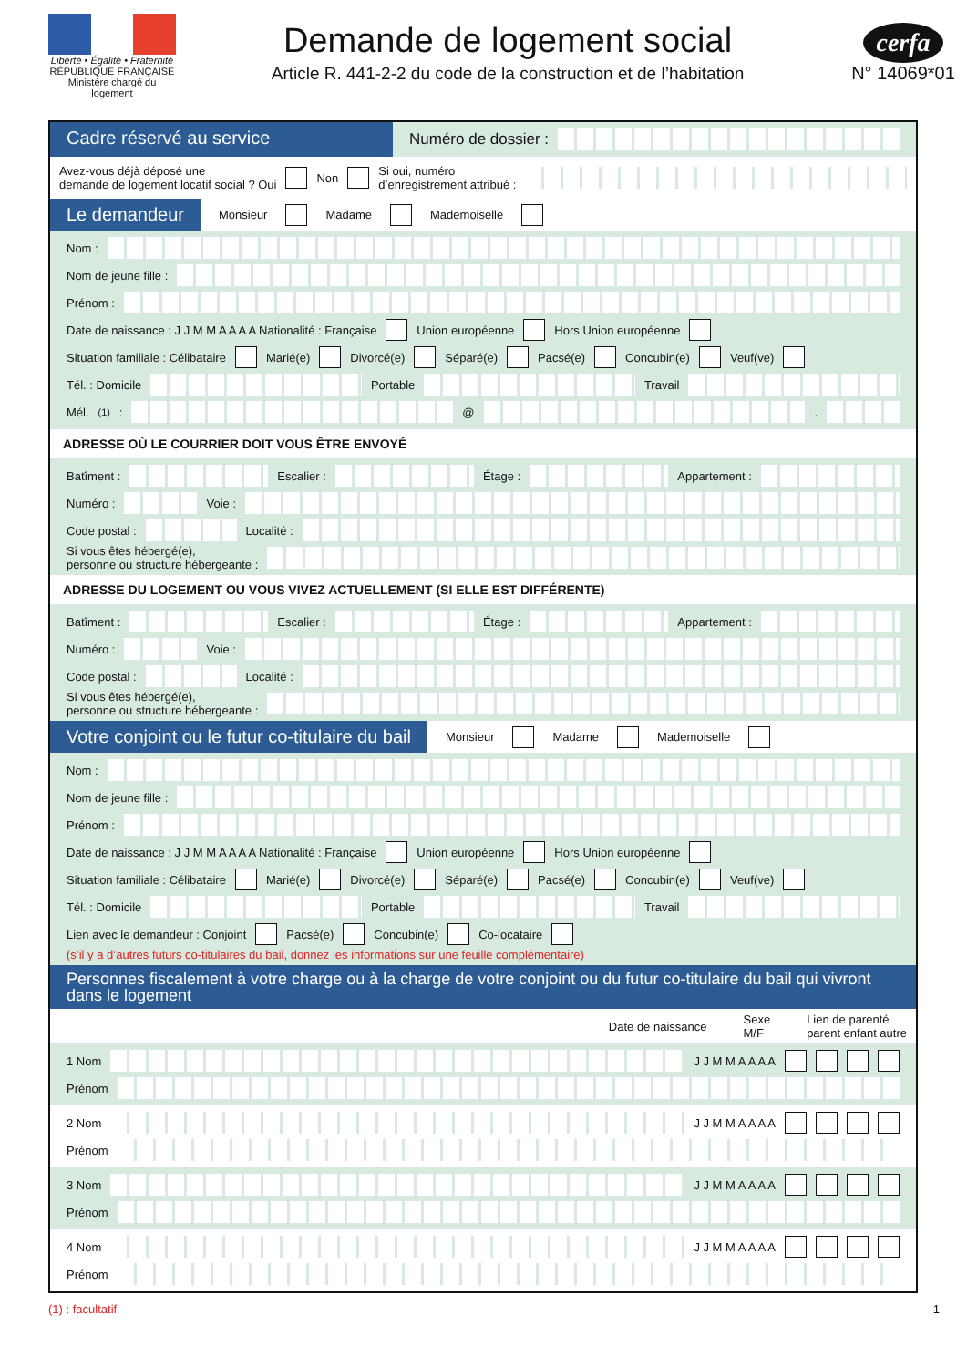Liberté • Égalité • Fraternité
RÉPUBLIQUE FRANÇAISE
Ministère chargé du logement
Demande de logement social
Article R. 441-2-2 du code de la construction et de l’habitation
cerfa
N° 14069*01
Cadre réservé au service
Numéro de dossier :
Avez-vous déjà déposé une
demande de logement locatif social ? Oui Non Si oui, numéro
d’enregistrement attribué :
Le demandeur
Monsieur Madame Mademoiselle
Nom :
Nom de jeune fille :
Prénom :
Date de naissance : J J M M A A A A Nationalité : Française Union européenne Hors Union européenne
Situation familiale : Célibataire Marié(e) Divorcé(e) Séparé(e) Pacsé(e) Concubin(e) Veuf(ve)
Tél. : Domicile Portable Travail
Mél.<sup>(1)</sup> : @ .
ADRESSE OÙ LE COURRIER DOIT VOUS ÊTRE ENVOYÉ
Batîment : Escalier : Étage : Appartement :
Numéro : Voie :
Code postal : Localité :
Si vous êtes hébergé(e),
personne ou structure hébergeante :
ADRESSE DU LOGEMENT OU VOUS VIVEZ ACTUELLEMENT (SI ELLE EST DIFFÉRENTE)
Batîment : Escalier : Étage : Appartement :
Numéro : Voie :
Code postal : Localité :
Si vous êtes hébergé(e),
personne ou structure hébergeante :
Votre conjoint ou le futur co-titulaire du bail
Monsieur Madame Mademoiselle
Nom :
Nom de jeune fille :
Prénom :
Date de naissance : J J M M A A A A Nationalité : Française Union européenne Hors Union européenne
Situation familiale : Célibataire Marié(e) Divorcé(e) Séparé(e) Pacsé(e) Concubin(e) Veuf(ve)
Tél. : Domicile Portable Travail
Lien avec le demandeur : Conjoint Pacsé(e) Concubin(e) Co-locataire
(s’il y a d’autres futurs co-titulaires du bail, donnez les informations sur une feuille complémentaire)
Personnes fiscalement à votre charge ou à la charge de votre conjoint ou du futur co-titulaire du bail qui vivront dans le logement
Date de naissance Sexe
M/F Lien de parenté
parent enfant autre
1 Nom J J M M A A A A
Prénom
2 Nom J J M M A A A A
Prénom
3 Nom J J M M A A A A
Prénom
4 Nom J J M M A A A A
Prénom
(1) : facultatif 1